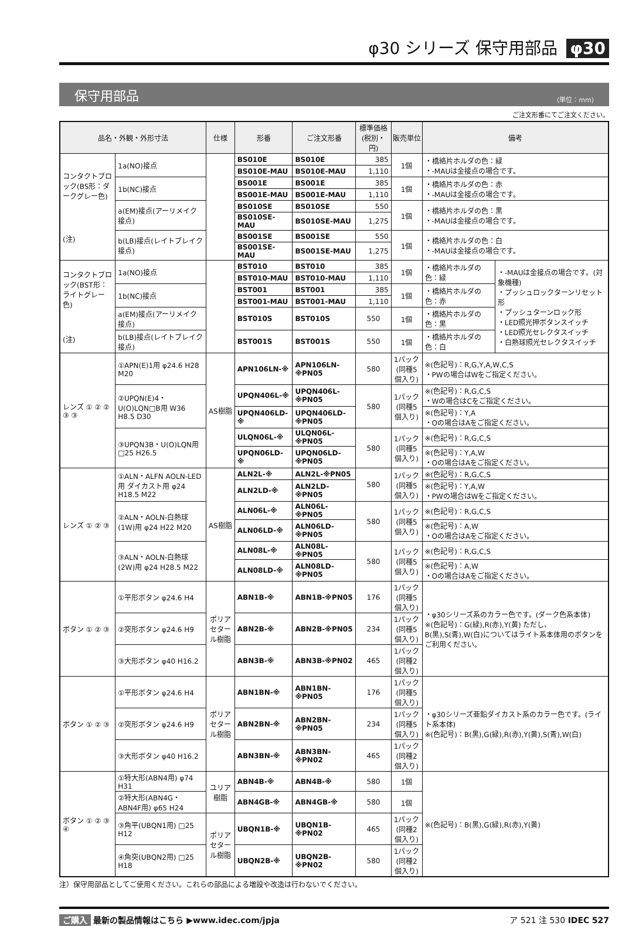φ30 シリーズ 保守用部品 φ30
保守用部品 (単位：mm)
ご注文形番にてご注文ください。
| 品名・外観・外形寸法 | | 仕様 | 形番 | ご注文形番 | 標準価格(税別・円) | 販売単位 | 備考 | |
| --- | --- | --- | --- | --- | --- | --- | --- | --- |
| コンタクトブロック(BS形：ダークグレー色) (注) | 1a(NO)接点 | | BS010E | BS010E | 385 | 1個 | ・橋絡片ホルダの色：緑 ・-MAUは金接点の場合です。 | |
| | | | BS010E-MAU | BS010E-MAU | 1,110 | | | |
| | 1b(NC)接点 | | BS001E | BS001E | 385 | 1個 | ・橋絡片ホルダの色：赤 ・-MAUは金接点の場合です。 | |
| | | | BS001E-MAU | BS001E-MAU | 1,110 | | | |
| | a(EM)接点(アーリメイク接点) | | BS010SE | BS010SE | 550 | 1個 | ・橋絡片ホルダの色：黒 ・-MAUは金接点の場合です。 | |
| | | | BS010SE-MAU | BS010SE-MAU | 1,275 | | | |
| | b(LB)接点(レイトブレイク接点) | | BS001SE | BS001SE | 550 | 1個 | ・橋絡片ホルダの色：白 ・-MAUは金接点の場合です。 | |
| | | | BS001SE-MAU | BS001SE-MAU | 1,275 | | | |
| コンタクトブロック(BST形：ライトグレー色) (注) | 1a(NO)接点 | | BST010 | BST010 | 385 | 1個 | ・橋絡片ホルダの色：緑 | ・-MAUは金接点の場合です。(対象機種) ・プッシュロックターンリセット形 ・プッシュターンロック形 ・LED照光押ボタンスイッチ ・LED照光セレクタスイッチ ・白熱球照光セレクタスイッチ |
| | | | BST010-MAU | BST010-MAU | 1,110 | | | |
| | 1b(NC)接点 | | BST001 | BST001 | 385 | 1個 | ・橋絡片ホルダの色：赤 | |
| | | | BST001-MAU | BST001-MAU | 1,110 | | | |
| | a(EM)接点(アーリメイク接点) | | BST010S | BST010S | 550 | 1個 | ・橋絡片ホルダの色：黒 | |
| | b(LB)接点(レイトブレイク接点) | | BST001S | BST001S | 550 | 1個 | ・橋絡片ホルダの色：白 | |
| レンズ ① ② ② ③ ③ | ①APN(E)1用 φ24.6 H28 M20 | AS樹脂 | APN106LN-※ | APN106LN-※PN05 | 580 | 1パック(同種5個入り) | ※(色記号)：R,G,Y,A,W,C,S ・PWの場合はWをご指定ください。 | |
| | ②UPQN(E)4・U(O)LQN□B用 W36 H8.5 D30 | | UPQN406L-※ | UPQN406L-※PN05 | 580 | 1パック(同種5個入り) | ※(色記号)：R,G,C,S ・Wの場合はCをご指定ください。 | |
| | | | UPQN406LD-※ | UPQN406LD-※PN05 | | | ※(色記号)：Y,A ・Oの場合はAをご指定ください。 | |
| | ③UPQN3B・U(O)LQN用 □25 H26.5 | | ULQN06L-※ | ULQN06L-※PN05 | 580 | 1パック(同種5個入り) | ※(色記号)：R,G,C,S | |
| | | | UPQN06LD-※ | UPQN06LD-※PN05 | | | ※(色記号)：Y,A,W ・Oの場合はAをご指定ください。 | |
| レンズ ① ② ③ | ①ALN・ALFN AOLN-LED用 ダイカスト用 φ24 H18.5 M22 | AS樹脂 | ALN2L-※ | ALN2L-※PN05 | 580 | 1パック(同種5個入り) | ※(色記号)：R,G,C,S | |
| | | | ALN2LD-※ | ALN2LD-※PN05 | | | ※(色記号)：Y,A,W ・PWの場合はWをご指定ください。 | |
| | ②ALN・AOLN-白熱球(1W)用 φ24 H22 M20 | | ALN06L-※ | ALN06L-※PN05 | 580 | 1パック(同種5個入り) | ※(色記号)：R,G,C,S | |
| | | | ALN06LD-※ | ALN06LD-※PN05 | | | ※(色記号)：A,W ・Oの場合はAをご指定ください。 | |
| | ③ALN・AOLN-白熱球(2W)用 φ24 H28.5 M22 | | ALN08L-※ | ALN08L-※PN05 | 580 | 1パック(同種5個入り) | ※(色記号)：R,G,C,S | |
| | | | ALN08LD-※ | ALN08LD-※PN05 | | | ※(色記号)：A,W ・Oの場合はAをご指定ください。 | |
| ボタン ① ② ③ | ①平形ボタン φ24.6 H4 | ポリアセタール樹脂 | ABN1B-※ | ABN1B-※PN05 | 176 | 1パック(同種5個入り) | ・φ30シリーズ系のカラー色です。(ダーク色系本体) ※(色記号)：G(緑),R(赤),Y(黄) ただし、B(黒),S(青),W(白)についてはライト系本体用のボタンをご利用ください。 | |
| | ②突形ボタン φ24.6 H9 | | ABN2B-※ | ABN2B-※PN05 | 234 | 1パック(同種5個入り) | | |
| | ③大形ボタン φ40 H16.2 | | ABN3B-※ | ABN3B-※PN02 | 465 | 1パック(同種2個入り) | | |
| ボタン ① ② ③ | ①平形ボタン φ24.6 H4 | ポリアセタール樹脂 | ABN1BN-※ | ABN1BN-※PN05 | 176 | 1パック(同種5個入り) | ・φ30シリーズ亜鉛ダイカスト系のカラー色です。(ライト系本体) ※(色記号)：B(黒),G(緑),R(赤),Y(黄),S(青),W(白) | |
| | ②突形ボタン φ24.6 H9 | | ABN2BN-※ | ABN2BN-※PN05 | 234 | 1パック(同種5個入り) | | |
| | ③大形ボタン φ40 H16.2 | | ABN3BN-※ | ABN3BN-※PN02 | 465 | 1パック(同種2個入り) | | |
| ボタン ① ② ③ ④ | ①特大形(ABN4用) φ74 H31 | ユリア樹脂 | ABN4B-※ | ABN4B-※ | 580 | 1個 | ※(色記号)：B(黒),G(緑),R(赤),Y(黄) | |
| | ②特大形(ABN4G・ABN4F用) φ65 H24 | | ABN4GB-※ | ABN4GB-※ | 580 | 1個 | | |
| | ③角平(UBQN1用) □25 H12 | ポリアセタール樹脂 | UBQN1B-※ | UBQN1B-※PN02 | 465 | 1パック(同種2個入り) | | |
| | ④角突(UBQN2用) □25 H18 | | UBQN2B-※ | UBQN2B-※PN02 | 580 | 1パック(同種2個入り) | | |
注）保守用部品としてご使用ください。これらの部品による増設や改造は行わないでください。
ご購入 最新の製品情報はこちら ▶www.idec.com/jpja ア 521 注 530 IDEC 527